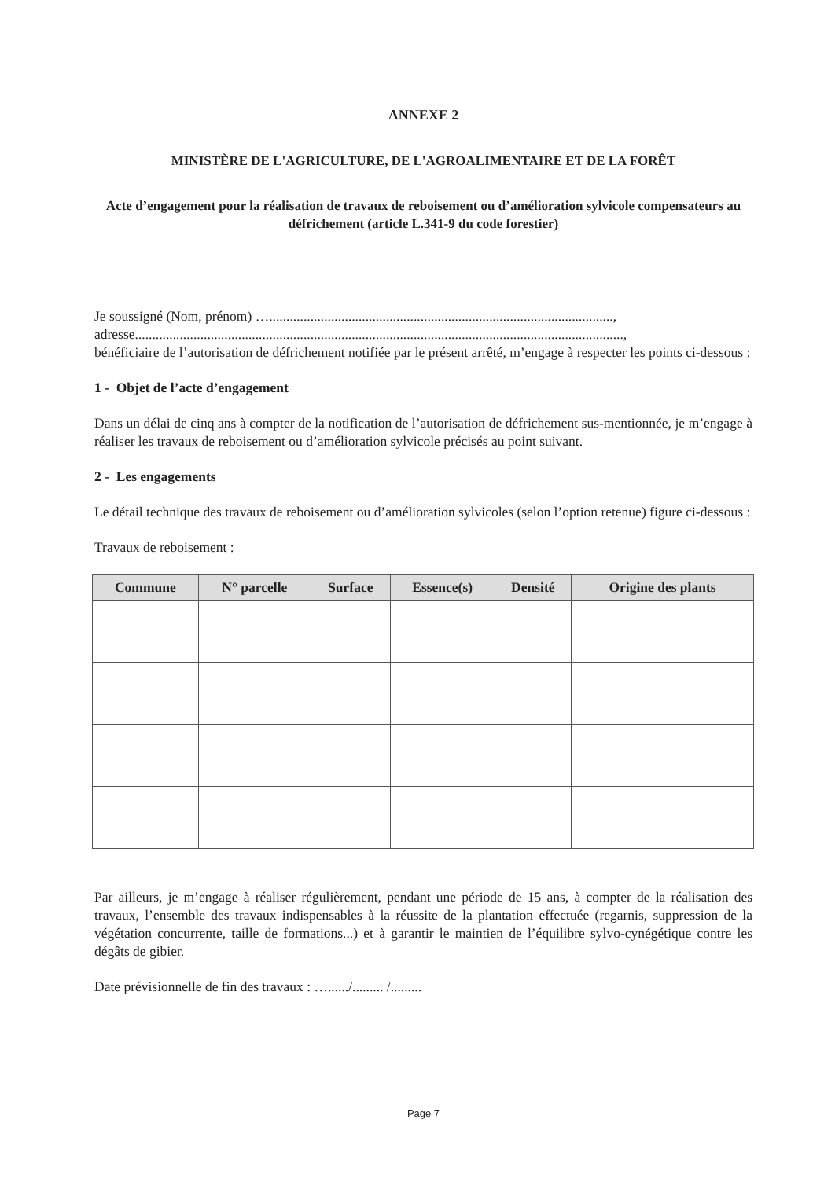ANNEXE 2
MINISTÈRE DE L'AGRICULTURE, DE L'AGROALIMENTAIRE ET DE LA FORÊT
Acte d’engagement pour la réalisation de travaux de reboisement ou d’amélioration sylvicole compensateurs au défrichement (article L.341-9 du code forestier)
Je soussigné (Nom, prénom) …....................................................................................................,
adresse..............................................................................................................................................,
bénéficiaire de l’autorisation de défrichement notifiée par le présent arrêté, m’engage à respecter les points ci-dessous :
1 - Objet de l’acte d’engagement
Dans un délai de cinq ans à compter de la notification de l’autorisation de défrichement sus-mentionnée, je m’engage à réaliser les travaux de reboisement ou d’amélioration sylvicole précisés au point suivant.
2 - Les engagements
Le détail technique des travaux de reboisement ou d’amélioration sylvicoles (selon l’option retenue) figure ci-dessous :
Travaux de reboisement :
| Commune | N° parcelle | Surface | Essence(s) | Densité | Origine des plants |
| --- | --- | --- | --- | --- | --- |
Par ailleurs, je m’engage à réaliser régulièrement, pendant une période de 15 ans, à compter de la réalisation des travaux, l’ensemble des travaux indispensables à la réussite de la plantation effectuée (regarnis, suppression de la végétation concurrente, taille de formations...) et à garantir le maintien de l’équilibre sylvo-cynégétique contre les dégâts de gibier.
Date prévisionnelle de fin des travaux : …....../......... /.........
Page 7